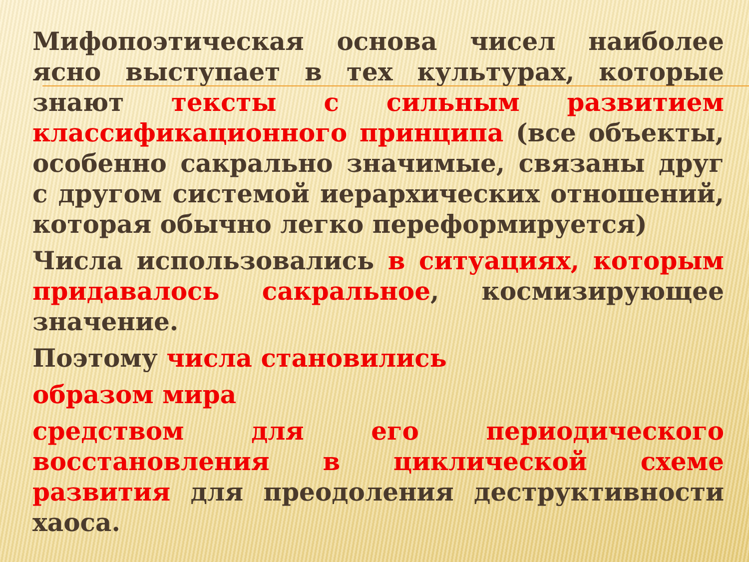Мифопоэтическая основа чисел наиболее ясно выступает в тех культурах, которые знают тексты с сильным развитием классификационного принципа (все объекты, особенно сакрально значимые, связаны друг с другом системой иерархических отношений, которая обычно легко переформируется)
Числа использовались в ситуациях, которым придавалось сакральное, космизирующее значение.
Поэтому числа становились
образом мира
средством для его периодического восстановления в циклической схеме развития для преодоления деструктивности хаоса.